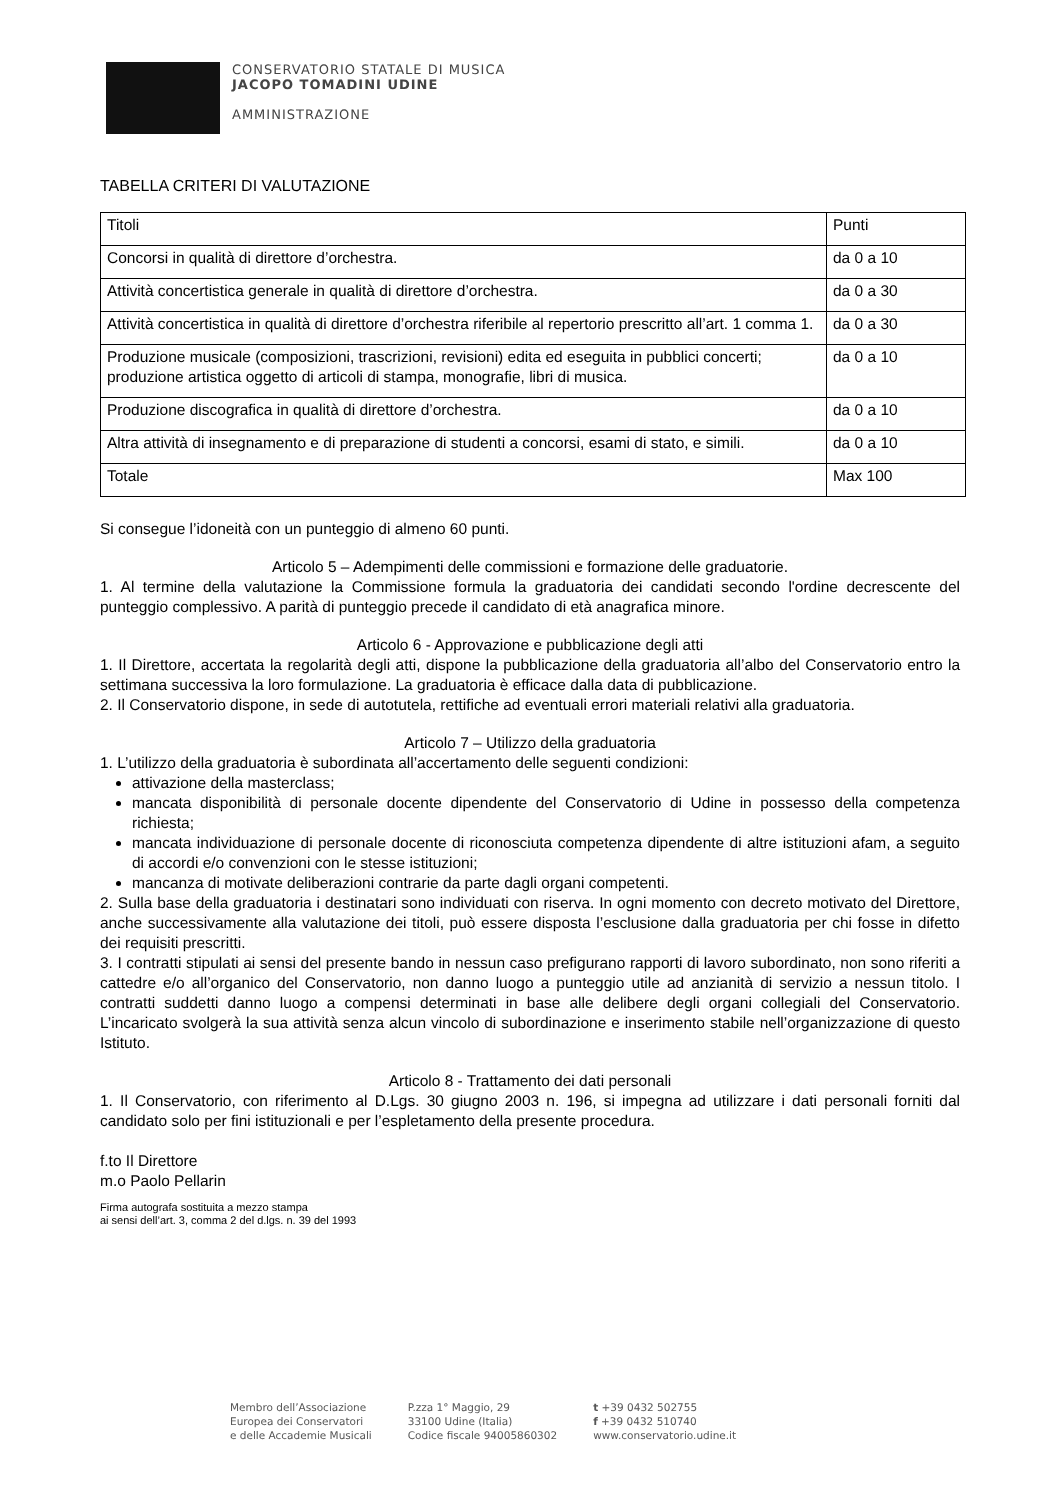CONSERVATORIO STATALE DI MUSICA
JACOPO TOMADINI UDINE
AMMINISTRAZIONE
TABELLA CRITERI DI VALUTAZIONE
| Titoli | Punti |
| Concorsi in qualità di direttore d’orchestra. | da 0 a 10 |
| Attività concertistica generale in qualità di direttore d’orchestra. | da 0 a 30 |
| Attività concertistica in qualità di direttore d’orchestra riferibile al repertorio prescritto all’art. 1 comma 1. | da 0 a 30 |
| Produzione musicale (composizioni, trascrizioni, revisioni) edita ed eseguita in pubblici concerti; produzione artistica oggetto di articoli di stampa, monografie, libri di musica. | da 0 a 10 |
| Produzione discografica in qualità di direttore d’orchestra. | da 0 a 10 |
| Altra attività di insegnamento e di preparazione di studenti a concorsi, esami di stato, e simili. | da 0 a 10 |
| Totale | Max 100 |
Si consegue l’idoneità con un punteggio di almeno 60 punti.
Articolo 5 – Adempimenti delle commissioni e formazione delle graduatorie.
1. Al termine della valutazione la Commissione formula la graduatoria dei candidati secondo l'ordine decrescente del punteggio complessivo. A parità di punteggio precede il candidato di età anagrafica minore.
Articolo 6 - Approvazione e pubblicazione degli atti
1. Il Direttore, accertata la regolarità degli atti, dispone la pubblicazione della graduatoria all’albo del Conservatorio entro la settimana successiva la loro formulazione. La graduatoria è efficace dalla data di pubblicazione.
2. Il Conservatorio dispone, in sede di autotutela, rettifiche ad eventuali errori materiali relativi alla graduatoria.
Articolo 7 – Utilizzo della graduatoria
1. L’utilizzo della graduatoria è subordinata all’accertamento delle seguenti condizioni:
attivazione della masterclass;
mancata disponibilità di personale docente dipendente del Conservatorio di Udine in possesso della competenza richiesta;
mancata individuazione di personale docente di riconosciuta competenza dipendente di altre istituzioni afam, a seguito di accordi e/o convenzioni con le stesse istituzioni;
mancanza di motivate deliberazioni contrarie da parte dagli organi competenti.
2. Sulla base della graduatoria i destinatari sono individuati con riserva. In ogni momento con decreto motivato del Direttore, anche successivamente alla valutazione dei titoli, può essere disposta l’esclusione dalla graduatoria per chi fosse in difetto dei requisiti prescritti.
3. I contratti stipulati ai sensi del presente bando in nessun caso prefigurano rapporti di lavoro subordinato, non sono riferiti a cattedre e/o all’organico del Conservatorio, non danno luogo a punteggio utile ad anzianità di servizio a nessun titolo. I contratti suddetti danno luogo a compensi determinati in base alle delibere degli organi collegiali del Conservatorio. L’incaricato svolgerà la sua attività senza alcun vincolo di subordinazione e inserimento stabile nell’organizzazione di questo Istituto.
Articolo 8 - Trattamento dei dati personali
1. Il Conservatorio, con riferimento al D.Lgs. 30 giugno 2003 n. 196, si impegna ad utilizzare i dati personali forniti dal candidato solo per fini istituzionali e per l’espletamento della presente procedura.
f.to Il Direttore
m.o Paolo Pellarin
Firma autografa sostituita a mezzo stampa
ai sensi dell’art. 3, comma 2 del d.lgs. n. 39 del 1993
Membro dell’Associazione
Europea dei Conservatori
e delle Accademie Musicali
P.zza 1° Maggio, 29
33100 Udine (Italia)
Codice fiscale 94005860302
t +39 0432 502755
f +39 0432 510740
www.conservatorio.udine.it